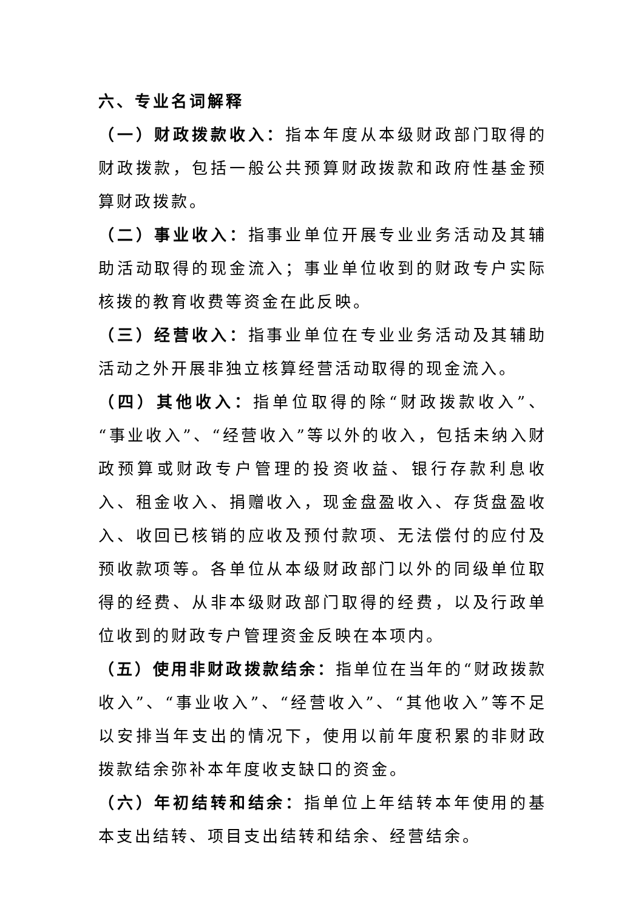六、专业名词解释
（一）财政拨款收入：指本年度从本级财政部门取得的财政拨款，包括一般公共预算财政拨款和政府性基金预算财政拨款。
（二）事业收入：指事业单位开展专业业务活动及其辅助活动取得的现金流入；事业单位收到的财政专户实际核拨的教育收费等资金在此反映。
（三）经营收入：指事业单位在专业业务活动及其辅助活动之外开展非独立核算经营活动取得的现金流入。
（四）其他收入：指单位取得的除“财政拨款收入”、“事业收入”、“经营收入”等以外的收入，包括未纳入财政预算或财政专户管理的投资收益、银行存款利息收入、租金收入、捐赠收入，现金盘盈收入、存货盘盈收入、收回已核销的应收及预付款项、无法偿付的应付及预收款项等。各单位从本级财政部门以外的同级单位取得的经费、从非本级财政部门取得的经费，以及行政单位收到的财政专户管理资金反映在本项内。
（五）使用非财政拨款结余：指单位在当年的“财政拨款收入”、“事业收入”、“经营收入”、“其他收入”等不足以安排当年支出的情况下，使用以前年度积累的非财政拨款结余弥补本年度收支缺口的资金。
（六）年初结转和结余：指单位上年结转本年使用的基本支出结转、项目支出结转和结余、经营结余。